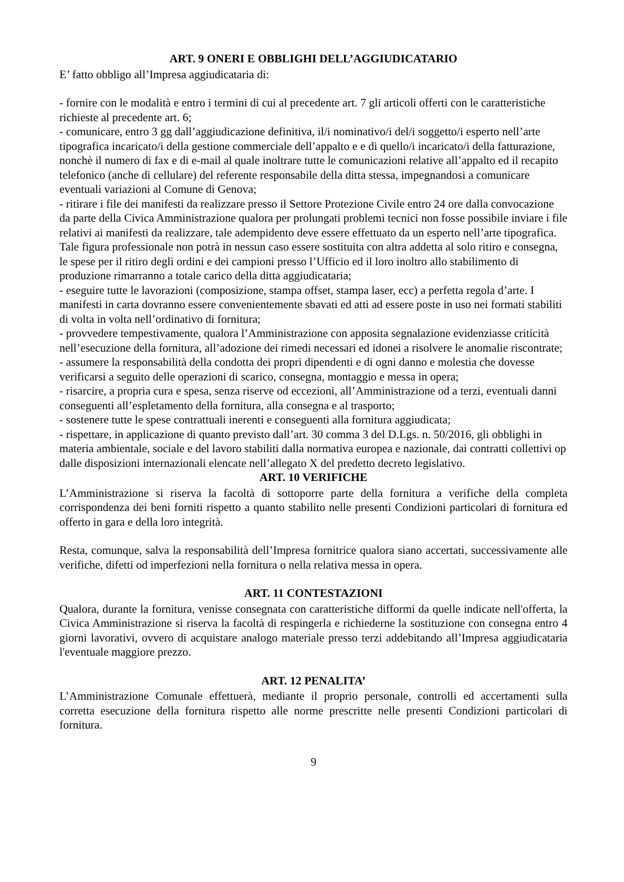ART. 9 ONERI E OBBLIGHI DELL’AGGIUDICATARIO
E’ fatto obbligo all’Impresa aggiudicataria di:
- fornire con le modalità e entro i termini di cui al precedente art. 7 gli articoli offerti con le caratteristiche richieste al precedente art. 6;
- comunicare, entro 3 gg dall’aggiudicazione definitiva, il/i nominativo/i del/i soggetto/i esperto nell’arte tipografica incaricato/i della gestione commerciale dell’appalto e e di quello/i incaricato/i della fatturazione, nonchè il numero di fax e di e-mail al quale inoltrare tutte le comunicazioni relative all’appalto ed il recapito telefonico (anche di cellulare) del referente responsabile della ditta stessa, impegnandosi a comunicare eventuali variazioni al Comune di Genova;
- ritirare i file dei manifesti da realizzare presso il Settore Protezione Civile entro 24 ore dalla convocazione da parte della Civica Amministrazione qualora per prolungati problemi tecnici non fosse possibile inviare i file relativi ai manifesti da realizzare, tale adempidento deve essere effettuato da un esperto nell’arte tipografica. Tale figura professionale non potrà in nessun caso essere sostituita con altra addetta al solo ritiro e consegna, le spese per il ritiro degli ordini e dei campioni presso l’Ufficio ed il loro inoltro allo stabilimento di produzione rimarranno a totale carico della ditta aggiudicataria;
- eseguire tutte le lavorazioni (composizione, stampa offset, stampa laser, ecc) a perfetta regola d’arte. I manifesti in carta dovranno essere convenientemente sbavati ed atti ad essere poste in uso nei formati stabiliti di volta in volta nell’ordinativo di fornitura;
- provvedere tempestivamente, qualora l’Amministrazione con apposita segnalazione evidenziasse criticità nell’esecuzione della fornitura, all’adozione dei rimedi necessari ed idonei a risolvere le anomalie riscontrate;
- assumere la responsabilità della condotta dei propri dipendenti e di ogni danno e molestia che dovesse verificarsi a seguito delle operazioni di scarico, consegna, montaggio e messa in opera;
- risarcire, a propria cura e spesa, senza riserve od eccezioni, all’Amministrazione od a terzi, eventuali danni conseguenti all’espletamento della fornitura, alla consegna e al trasporto;
- sostenere tutte le spese contrattuali inerenti e conseguenti alla fornitura aggiudicata;
- rispettare, in applicazione di quanto previsto dall’art. 30 comma 3 del D.Lgs. n. 50/2016, gli obblighi in materia ambientale, sociale e del lavoro stabiliti dalla normativa europea e nazionale, dai contratti collettivi op dalle disposizioni internazionali elencate nell’allegato X del predetto decreto legislativo.
ART. 10 VERIFICHE
L’Amministrazione si riserva la facoltà di sottoporre parte della fornitura a verifiche della completa corrispondenza dei beni forniti rispetto a quanto stabilito nelle presenti Condizioni particolari di fornitura ed offerto in gara e della loro integrità.
Resta, comunque, salva la responsabilità dell’Impresa fornitrice qualora siano accertati, successivamente alle verifiche, difetti od imperfezioni nella fornitura o nella relativa messa in opera.
ART. 11 CONTESTAZIONI
Qualora, durante la fornitura, venisse consegnata con caratteristiche difformi da quelle indicate nell'offerta, la Civica Amministrazione si riserva la facoltà di respingerla e richiederne la sostituzione con consegna entro 4 giorni lavorativi, ovvero di acquistare analogo materiale presso terzi addebitando all’Impresa aggiudicataria l'eventuale maggiore prezzo.
ART. 12 PENALITA’
L’Amministrazione Comunale effettuerà, mediante il proprio personale, controlli ed accertamenti sulla corretta esecuzione della fornitura rispetto alle norme prescritte nelle presenti Condizioni particolari di fornitura.
9